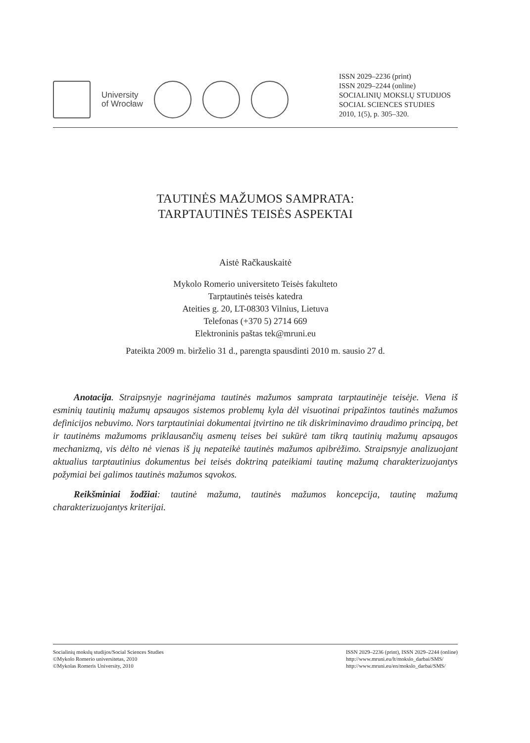University
of Wrocław
ISSN 2029–2236 (print)
ISSN 2029–2244 (online)
SOCIALINIŲ MOKSLŲ STUDIJOS
SOCIAL SCIENCES STUDIES
2010, 1(5), p. 305–320.
TAUTINĖS MAŽUMOS SAMPRATA:
TARPTAUTINĖS TEISĖS ASPEKTAI
Aistė Račkauskaitė
Mykolo Romerio universiteto Teisės fakulteto
Tarptautinės teisės katedra
Ateities g. 20, LT-08303 Vilnius, Lietuva
Telefonas (+370 5) 2714 669
Elektroninis paštas tek@mruni.eu
Pateikta 2009 m. birželio 31 d., parengta spausdinti 2010 m. sausio 27 d.
Anotacija. Straipsnyje nagrinėjama tautinės mažumos samprata tarptautinėje teisėje. Viena iš esminių tautinių mažumų apsaugos sistemos problemų kyla dėl visuotinai pripa­žintos tautinės mažumos definicijos nebuvimo. Nors tarptautiniai dokumentai įtvirtino ne tik diskriminavimo draudimo principą, bet ir tautinėms mažumoms priklausančių asmenų teises bei sukūrė tam tikrą tautinių mažumų apsaugos mechanizmą, vis dėlto nė vienas iš jų nepateikė tautinės mažumos apibrėžimo. Straipsnyje analizuojant aktualius tarptautinius dokumentus bei teisės doktriną pateikiami tautinę mažumą charakterizuojantys požymiai bei galimos tautinės mažumos sąvokos.
Reikšminiai žodžiai: tautinė mažuma, tautinės mažumos koncepcija, tautinę mažu­mą charakterizuojantys kriterijai.
Socialinių mokslų studijos/Social Sciences Studies
©Mykolo Romerio universitetas, 2010
©Mykolas Romeris University, 2010
ISSN 2029–2236 (print), ISSN 2029–2244 (online)
http://www.mruni.eu/lt/mokslo_darbai/SMS/
http://www.mruni.eu/en/mokslo_darbai/SMS/